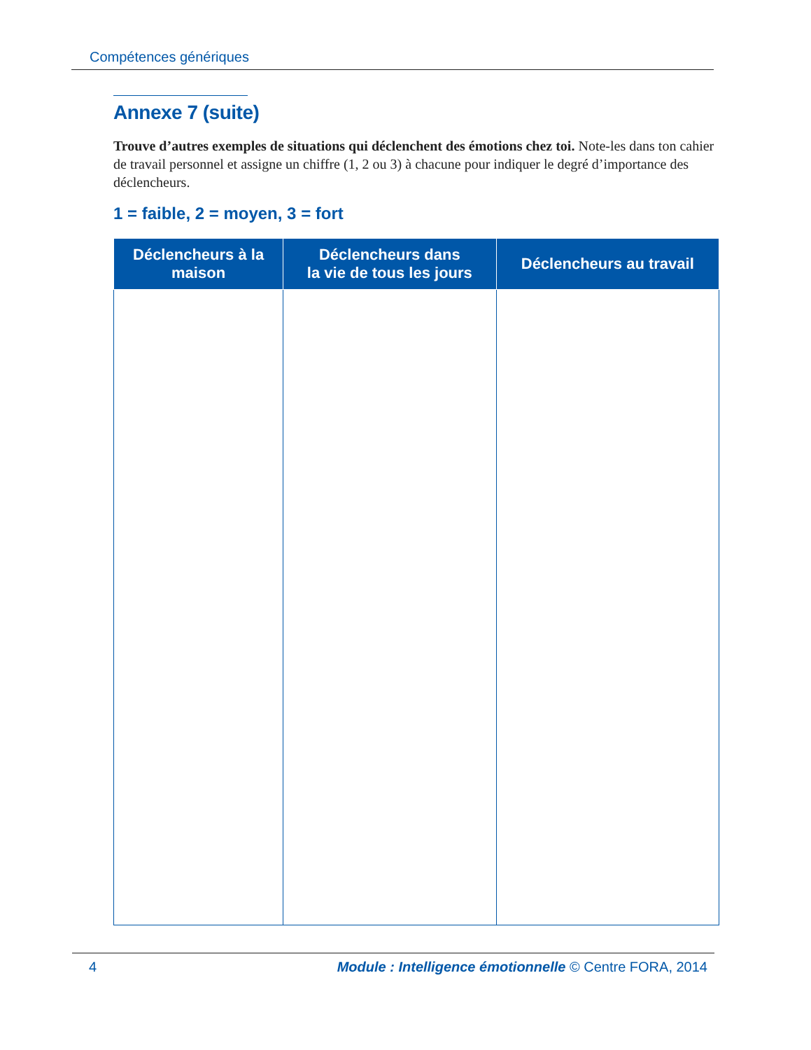Compétences génériques
Annexe 7 (suite)
Trouve d’autres exemples de situations qui déclenchent des émotions chez toi. Note-les dans ton cahier de travail personnel et assigne un chiffre (1, 2 ou 3) à chacune pour indiquer le degré d’importance des déclencheurs.
1 = faible, 2 = moyen, 3 = fort
| Déclencheurs à la maison | Déclencheurs dans la vie de tous les jours | Déclencheurs au travail |
| --- | --- | --- |
4 Module : Intelligence émotionnelle © Centre FORA, 2014